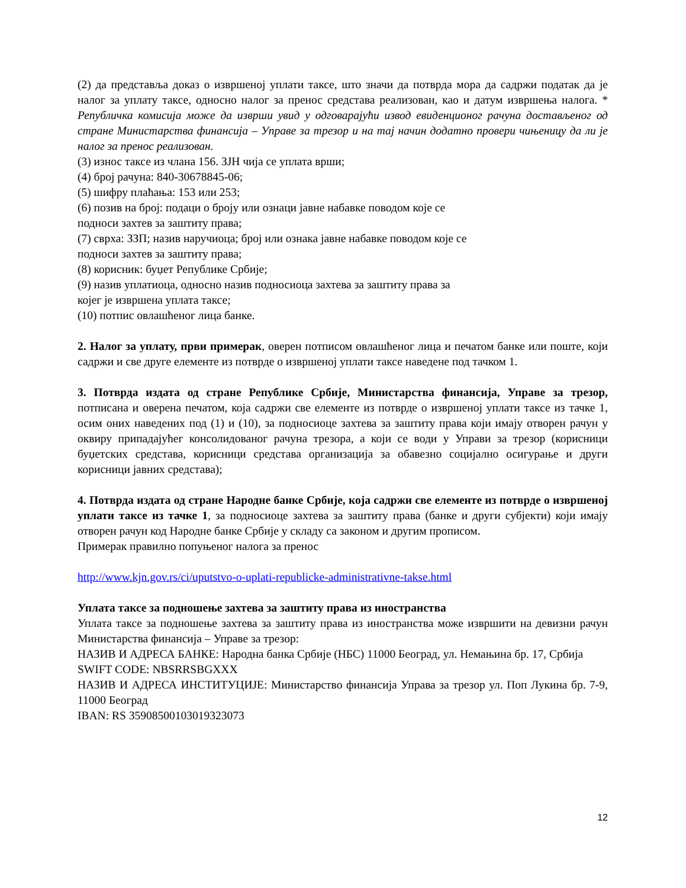(2) да представља доказ о извршеној уплати таксе, што значи да потврда мора да садржи податак да је налог за уплату таксе, односно налог за пренос средстава реализован, као и датум извршења налога. * Републичка комисија може да изврши увид у одговарајући извод евиденционог рачуна достављеног од стране Министарства финансија – Управе за трезор и на тај начин додатно провери чињеницу да ли је налог за пренос реализован.
(3) износ таксе из члана 156. ЗЈН чија се уплата врши;
(4) број рачуна: 840-30678845-06;
(5) шифру плаћања: 153 или 253;
(6) позив на број: подаци о броју или ознаци јавне набавке поводом које се
подноси захтев за заштиту права;
(7) сврха: ЗЗП; назив наручиоца; број или ознака јавне набавке поводом које се
подноси захтев за заштиту права;
(8) корисник: буџет Републике Србије;
(9) назив уплатиоца, односно назив подносиоца захтева за заштиту права за
којег је извршена уплата таксе;
(10) потпис овлашћеног лица банке.
2. Налог за уплату, први примерак, оверен потписом овлашћеног лица и печатом банке или поште, који садржи и све друге елементе из потврде о извршеној уплати таксе наведене под тачком 1.
3. Потврда издата од стране Републике Србије, Министарства финансија, Управе за трезор, потписана и оверена печатом, која садржи све елементе из потврде о извршеној уплати таксе из тачке 1, осим оних наведених под (1) и (10), за подносиоце захтева за заштиту права који имају отворен рачун у оквиру припадајућег консолидованог рачуна трезора, а који се води у Управи за трезор (корисници буџетских средстава, корисници средстава организација за обавезно социјално осигурање и други корисници јавних средстава);
4. Потврда издата од стране Народне банке Србије, која садржи све елементе из потврде о извршеној уплати таксе из тачке 1, за подносиоце захтева за заштиту права (банке и други субјекти) који имају отворен рачун код Народне банке Србије у складу са законом и другим прописом.
Примерак правилно попуњеног налога за пренос
http://www.kjn.gov.rs/ci/uputstvo-o-uplati-republicke-administrativne-takse.html
Уплата таксе за подношење захтева за заштиту права из иностранства
Уплата таксе за подношење захтева за заштиту права из иностранства може извршити на девизни рачун Министарства финансија – Управе за трезор:
НАЗИВ И АДРЕСА БАНКЕ: Народна банка Србије (НБС) 11000 Београд, ул. Немањина бр. 17, Србија
SWIFT CODE: NBSRRSBGXXX
НАЗИВ И АДРЕСА ИНСТИТУЦИЈЕ: Министарство финансија Управа за трезор ул. Поп Лукина бр. 7-9, 11000 Београд
IBAN: RS 35908500103019323073
12